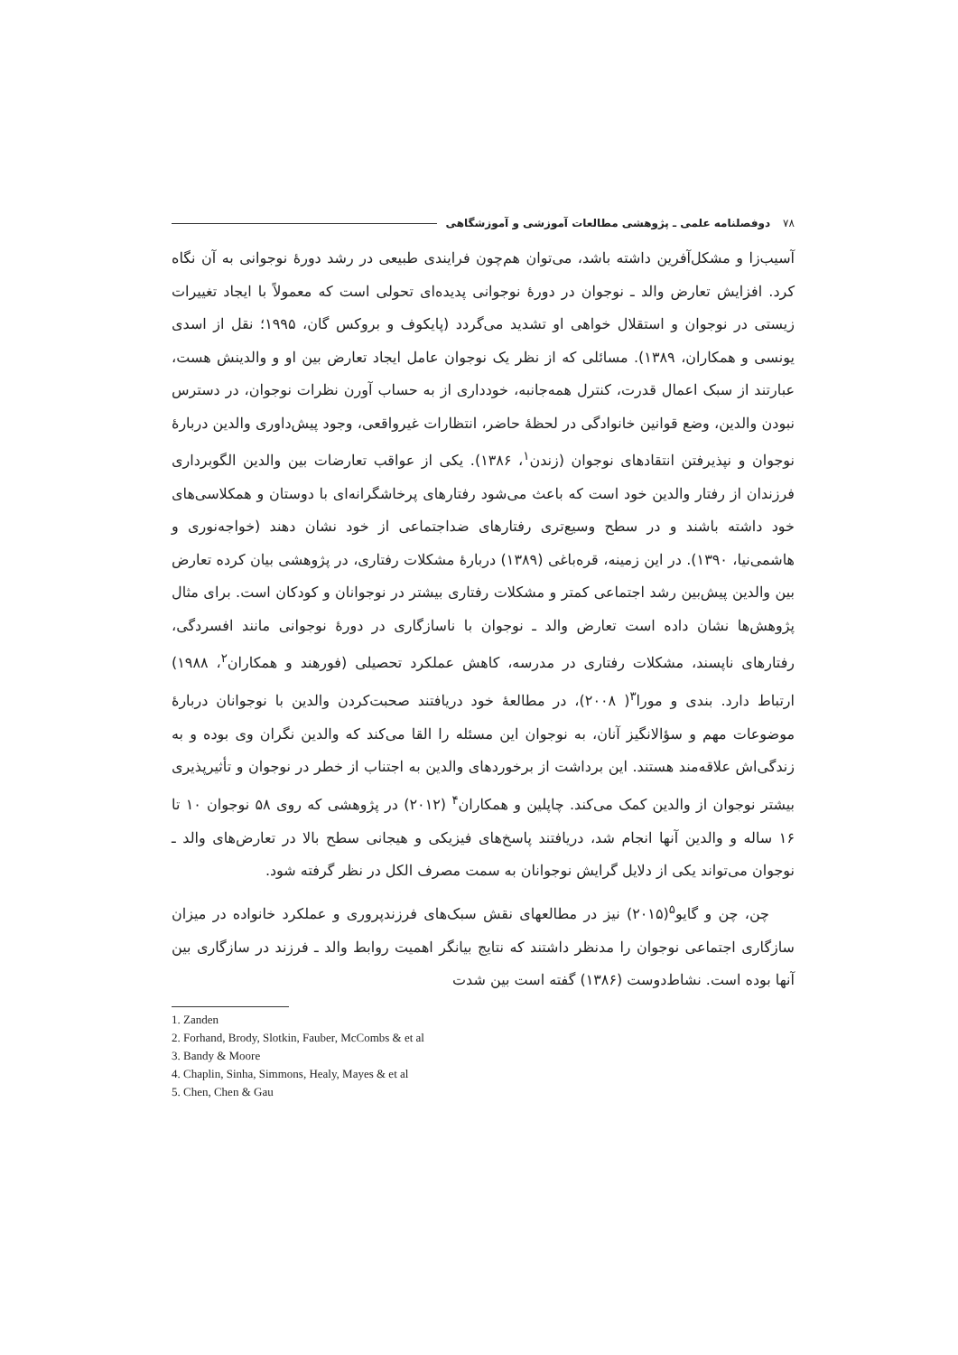۷۸ دوفصلنامه علمی ـ پژوهشی مطالعات آموزشی و آموزشگاهی
آسیب‌زا و مشکل‌آفرین داشته باشد، می‌توان هم‌چون فرایندی طبیعی در رشد دورهٔ نوجوانی به آن نگاه کرد. افزایش تعارض والد ـ نوجوان در دورهٔ نوجوانی پدیده‌ای تحولی است که معمولاً با ایجاد تغییرات زیستی در نوجوان و استقلال خواهی او تشدید می‌گردد (پایکوف و بروکس گان، ۱۹۹۵؛ نقل از اسدی یونسی و همکاران، ۱۳۸۹). مسائلی که از نظر یک نوجوان عامل ایجاد تعارض بین او و والدینش هست، عبارتند از سبک اعمال قدرت، کنترل همه‌جانبه، خودداری از به حساب آورن نظرات نوجوان، در دسترس نبودن والدین، وضع قوانین خانوادگی در لحظهٔ حاضر، انتظارات غیرواقعی، وجود پیش‌داوری والدین دربارهٔ نوجوان و نپذیرفتن انتقادهای نوجوان (زندن<sup>۱</sup>، ۱۳۸۶). یکی از عواقب تعارضات بین والدین الگوبرداری فرزندان از رفتار والدین خود است که باعث می‌شود رفتارهای پرخاشگرانه‌ای با دوستان و همکلاسی‌های خود داشته باشند و در سطح وسیع‌تری رفتارهای ضداجتماعی از خود نشان دهند (خواجه‌نوری و هاشمی‌نیا، ۱۳۹۰). در این زمینه، قره‌باغی (۱۳۸۹) دربارهٔ مشکلات رفتاری، در پژوهشی بیان کرده تعارض بین والدین پیش‌بین رشد اجتماعی کمتر و مشکلات رفتاری بیشتر در نوجوانان و کودکان است. برای مثال پژوهش‌ها نشان داده است تعارض والد ـ نوجوان با ناسازگاری در دورهٔ نوجوانی مانند افسردگی، رفتارهای ناپسند، مشکلات رفتاری در مدرسه، کاهش عملکرد تحصیلی (فورهند و همکاران<sup>۲</sup>، ۱۹۸۸) ارتباط دارد. بندی و مورا<sup>۳</sup>( ۲۰۰۸)، در مطالعهٔ خود دریافتند صحبت‌کردن والدین با نوجوانان دربارهٔ موضوعات مهم و سؤالانگیز آنان، به نوجوان این مسئله را القا می‌کند که والدین نگران وی بوده و به زندگی‌اش علاقه‌مند هستند. این برداشت از برخوردهای والدین به اجتناب از خطر در نوجوان و تأثیرپذیری بیشتر نوجوان از والدین کمک می‌کند. چاپلین و همکاران<sup>۴</sup> (۲۰۱۲) در پژوهشی که روی ۵۸ نوجوان ۱۰ تا ۱۶ ساله و والدین آنها انجام شد، دریافتند پاسخ‌های فیزیکی و هیجانی سطح بالا در تعارض‌های والد ـ نوجوان می‌تواند یکی از دلایل گرایش نوجوانان به سمت مصرف الکل در نظر گرفته شود.
چن، چن و گایو<sup>۵</sup>(۲۰۱۵) نیز در مطالعهای نقش سبک‌های فرزندپروری و عملکرد خانواده در میزان سازگاری اجتماعی نوجوان را مدنظر داشتند که نتایج بیانگر اهمیت روابط والد ـ فرزند در سازگاری بین آنها بوده است. نشاط‌دوست (۱۳۸۶) گفته است بین شدت
1. Zanden
2. Forhand, Brody, Slotkin, Fauber, McCombs & et al
3. Bandy & Moore
4. Chaplin, Sinha, Simmons, Healy, Mayes & et al
5. Chen, Chen & Gau